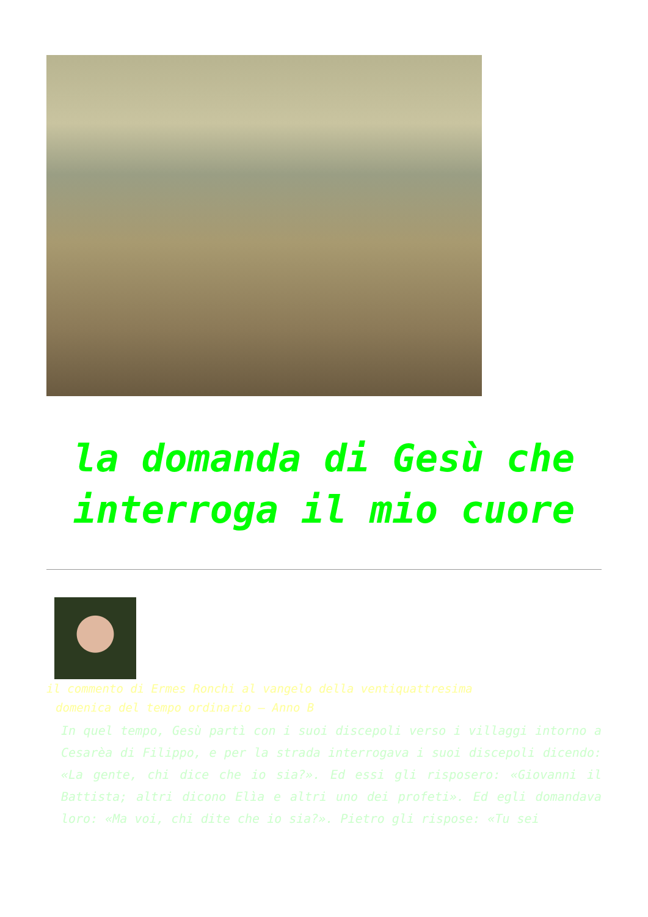la domanda di Gesù che interroga il mio cuore
il commento di Ermes Ronchi al vangelo della ventiquattresima
domenica del tempo ordinario – Anno B
In quel tempo, Gesù partì con i suoi discepoli verso i villaggi intorno a Cesarèa di Filippo, e per la strada interrogava i suoi discepoli dicendo: «La gente, chi dice che io sia?». Ed essi gli risposero: «Giovanni il Battista; altri dicono Elìa e altri uno dei profeti». Ed egli domandava loro: «Ma voi, chi dite che io sia?». Pietro gli rispose: «Tu sei